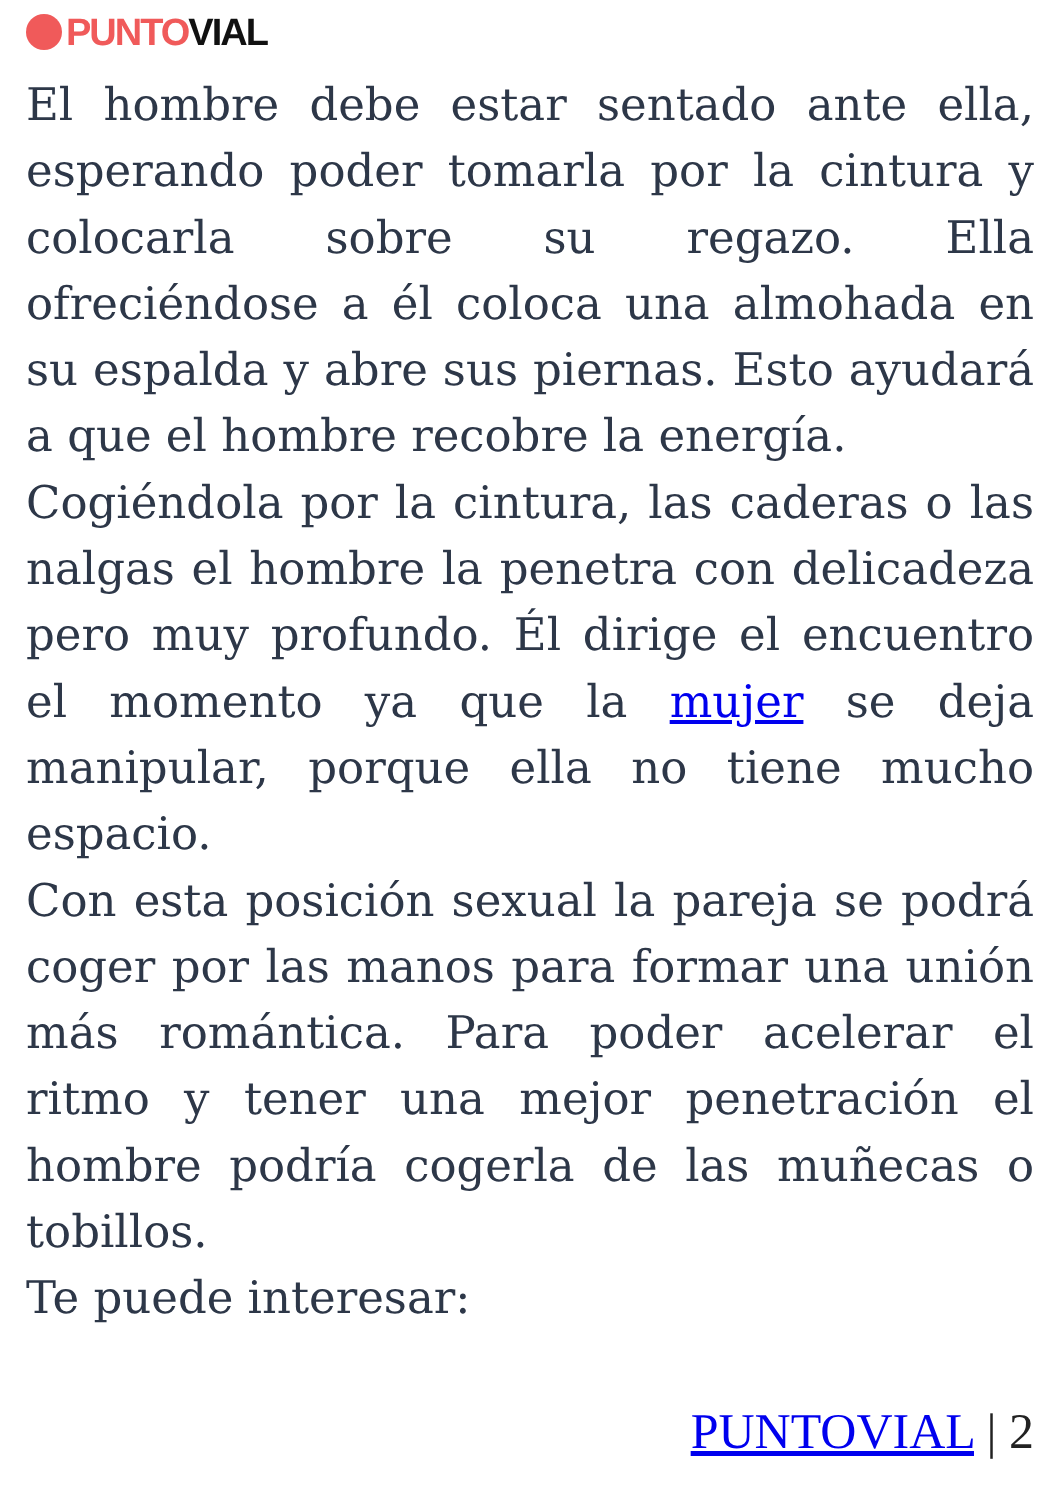PUNTO VIAL
El hombre debe estar sentado ante ella, esperando poder tomarla por la cintura y colocarla sobre su regazo. Ella ofreciéndose a él coloca una almohada en su espalda y abre sus piernas. Esto ayudará a que el hombre recobre la energía.
Cogiéndola por la cintura, las caderas o las nalgas el hombre la penetra con delicadeza pero muy profundo. Él dirige el encuentro el momento ya que la mujer se deja manipular, porque ella no tiene mucho espacio.
Con esta posición sexual la pareja se podrá coger por las manos para formar una unión más romántica. Para poder acelerar el ritmo y tener una mejor penetración el hombre podría cogerla de las muñecas o tobillos.
Te puede interesar:
PUNTOVIAL | 2